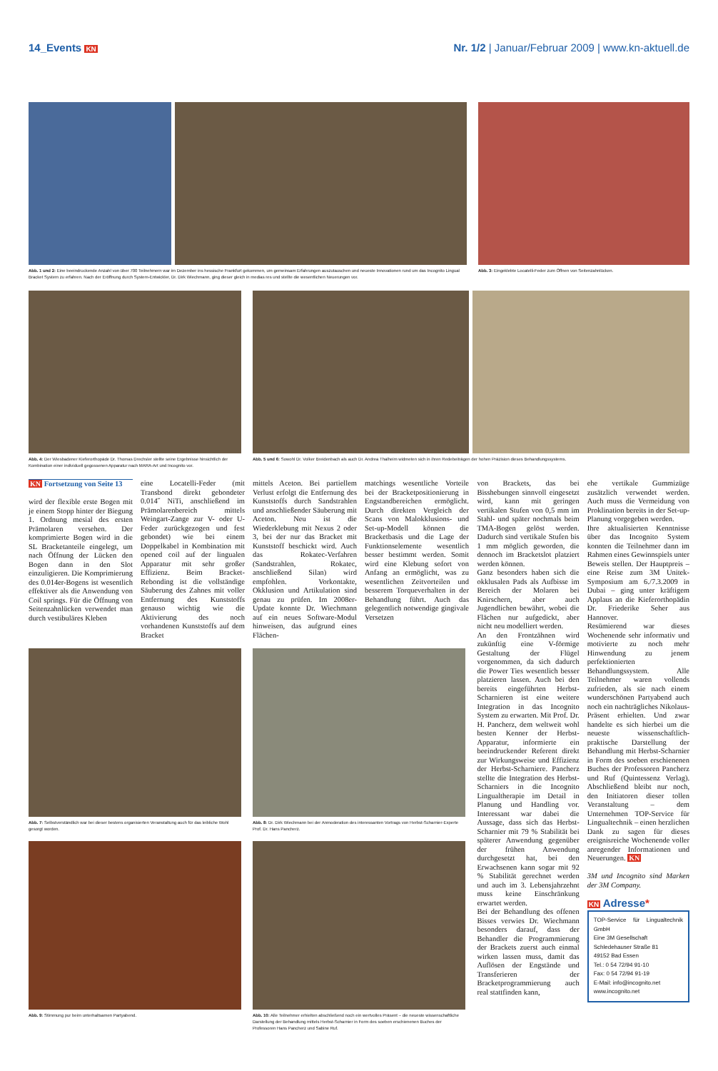14_Events KN
Nr. 1/2 | Januar/Februar 2009 | www.kn-aktuell.de
Abb. 1 und 2: Eine beeindruckende Anzahl von über 700 Teilnehmern war im Dezember ins hessische Frankfurt gekommen, um gemeinsam Erfahrungen auszutauschen und neueste Innovationen rund um das Incognito Lingual Bracket System zu erfahren. Nach der Eröffnung durch System-Entwickler, Dr. Dirk Wiechmann, ging dieser gleich in medias res und stellte die wesentlichen Neuerungen vor.
Abb. 3: Eingeklebte Locatelli-Feder zum Öffnen von Seitenzahnlücken.
Abb. 4: Der Wiesbadener Kieferorthopäde Dr. Thomas Drechsler stellte seine Ergebnisse hinsichtlich der Kombination einer individuell gegossenen Apparatur nach MARA-Art und Incognito vor.
Abb. 5 und 6: Sowohl Dr. Volker Breidenbach als auch Dr. Andrea Thalheim widmeten sich in ihren Redebeiträgen der hohen Präzision dieses Behandlungssystems.
KN Fortsetzung von Seite 13
wird der flexible erste Bogen mit je einem Stopp hinter der Biegung 1. Ordnung mesial des ersten Prämolaren versehen. Der komprimierte Bogen wird in die SL Bracketanteile eingelegt, um nach Öffnung der Lücken den Bogen dann in den Slot einzuligieren. Die Komprimierung des 0.014er-Bogens ist wesentlich effektiver als die Anwendung von Coil springs. Für die Öffnung von Seitenzahnlücken verwendet man durch vestibuläres Kleben
eine Locatelli-Feder (mit Transbond direkt gebondeter 0.014˝ NiTi, anschließend im Prämolarenbereich mittels Weingart-Zange zur V- oder U-Feder zurückgezogen und fest gebondet) wie bei einem Doppelkabel in Kombination mit opened coil auf der lingualen Apparatur mit sehr großer Effizienz. Beim Bracket-Rebonding ist die vollständige Säuberung des Zahnes mit voller Entfernung des Kunststoffs genauso wichtig wie die Aktivierung des noch vorhandenen Kunststoffs auf dem Bracket
mittels Aceton. Bei partiellem Verlust erfolgt die Entfernung des Kunststoffs durch Sandstrahlen und anschließender Säuberung mit Aceton. Neu ist die Wiederklebung mit Nexus 2 oder 3, bei der nur das Bracket mit Kunststoff beschickt wird. Auch das Rokatec-Verfahren (Sandstrahlen, Rokatec, anschließend Silan) wird empfohlen. Vorkontakte, Okklusion und Artikulation sind genau zu prüfen. Im 2008er-Update konnte Dr. Wiechmann auf ein neues Software-Modul hinweisen, das aufgrund eines Flächen-
matchings wesentliche Vorteile bei der Bracketpositionierung in Engstandbereichen ermöglicht. Durch direkten Vergleich der Scans von Malokklusions- und Set-up-Modell können die Bracketbasis und die Lage der Funktionselemente wesentlich besser bestimmt werden. Somit wird eine Klebung sofort von Anfang an ermöglicht, was zu wesentlichen Zeitvorteilen und besserem Torqueverhalten in der Behandlung führt. Auch das gelegentlich notwendige gingivale Versetzen
Abb. 7: Selbstverständlich war bei dieser bestens organisierten Veranstaltung auch für das leibliche Wohl gesorgt worden.
Abb. 9: Stimmung pur beim unterhaltsamen Partyabend.
Abb. 8: Dr. Dirk Wiechmann bei der Anmoderation des interessanten Vortrags von Herbst-Scharnier-Experte Prof. Dr. Hans Pancherz.
Abb. 10: Alle Teilnehmer erhielten abschließend noch ein wertvolles Präsent – die neueste wissenschaftliche Darstellung der Behandlung mittels Herbst-Scharnier in Form des soeben erschienenen Buches der Professoren Hans Pancherz und Sabine Ruf.
von Brackets, das bei Bisshebungen sinnvoll eingesetzt wird, kann mit geringen vertikalen Stufen von 0,5 mm im Stahl- und später nochmals beim TMA-Bogen gelöst werden. Dadurch sind vertikale Stufen bis 1 mm möglich geworden, die dennoch im Bracketslot platziert werden können.
Ganz besonders haben sich die okklusalen Pads als Aufbisse im Bereich der Molaren bei Knirschern, aber auch Jugendlichen bewährt, wobei die Flächen nur aufgedickt, aber nicht neu modelliert werden.
An den Frontzähnen wird zukünftig eine V-förmige Gestaltung der Flügel vorgenommen, da sich dadurch die Power Ties wesentlich besser platzieren lassen. Auch bei den bereits eingeführten Herbst-Scharnieren ist eine weitere Integration in das Incognito System zu erwarten. Mit Prof. Dr. H. Pancherz, dem weltweit wohl besten Kenner der Herbst-Apparatur, informierte ein beeindruckender Referent direkt zur Wirkungsweise und Effizienz der Herbst-Scharniere. Pancherz stellte die Integration des Herbst-Scharniers in die Incognito Lingualtherapie im Detail in Planung und Handling vor. Interessant war dabei die Aussage, dass sich das Herbst-Scharnier mit 79 % Stabilität bei späterer Anwendung gegenüber der frühen Anwendung durchgesetzt hat, bei den Erwachsenen kann sogar mit 92 % Stabilität gerechnet werden und auch im 3. Lebensjahrzehnt muss keine Einschränkung erwartet werden.
Bei der Behandlung des offenen Bisses verwies Dr. Wiechmann besonders darauf, dass der Behandler die Programmierung der Brackets zuerst auch einmal wirken lassen muss, damit das Auflösen der Engstände und Transferieren der Bracketprogrammierung auch real stattfinden kann,
ehe vertikale Gummizüge zusätzlich verwendet werden. Auch muss die Vermeidung von Proklination bereits in der Set-up-Planung vorgegeben werden.
Ihre aktualisierten Kenntnisse über das Incognito System konnten die Teilnehmer dann im Rahmen eines Gewinnspiels unter Beweis stellen. Der Hauptpreis – eine Reise zum 3M Unitek-Symposium am 6./7.3.2009 in Dubai – ging unter kräftigem Applaus an die Kieferorthopädin Dr. Friederike Seher aus Hannover.
Resümierend war dieses Wochenende sehr informativ und motivierte zu noch mehr Hinwendung zu jenem perfektionierten Behandlungssystem. Alle Teilnehmer waren vollends zufrieden, als sie nach einem wunderschönen Partyabend auch noch ein nachträgliches Nikolaus-Präsent erhielten. Und zwar handelte es sich hierbei um die neueste wissenschaftlich-praktische Darstellung der Behandlung mit Herbst-Scharnier in Form des soeben erschienenen Buches der Professoren Pancherz und Ruf (Quintessenz Verlag). Abschließend bleibt nur noch, den Initiatoren dieser tollen Veranstaltung – dem Unternehmen TOP-Service für Lingualtechnik – einen herzlichen Dank zu sagen für dieses ereignisreiche Wochenende voller anregender Informationen und Neuerungen. KN
3M und Incognito sind Marken der 3M Company.
KN Adresse*
TOP-Service für Lingualtechnik GmbH
Eine 3M Gesellschaft
Schledehauser Straße 81
49152 Bad Essen
Tel.: 0 54 72/94 91-10
Fax: 0 54 72/94 91-19
E-Mail: info@incognito.net
www.incognito.net